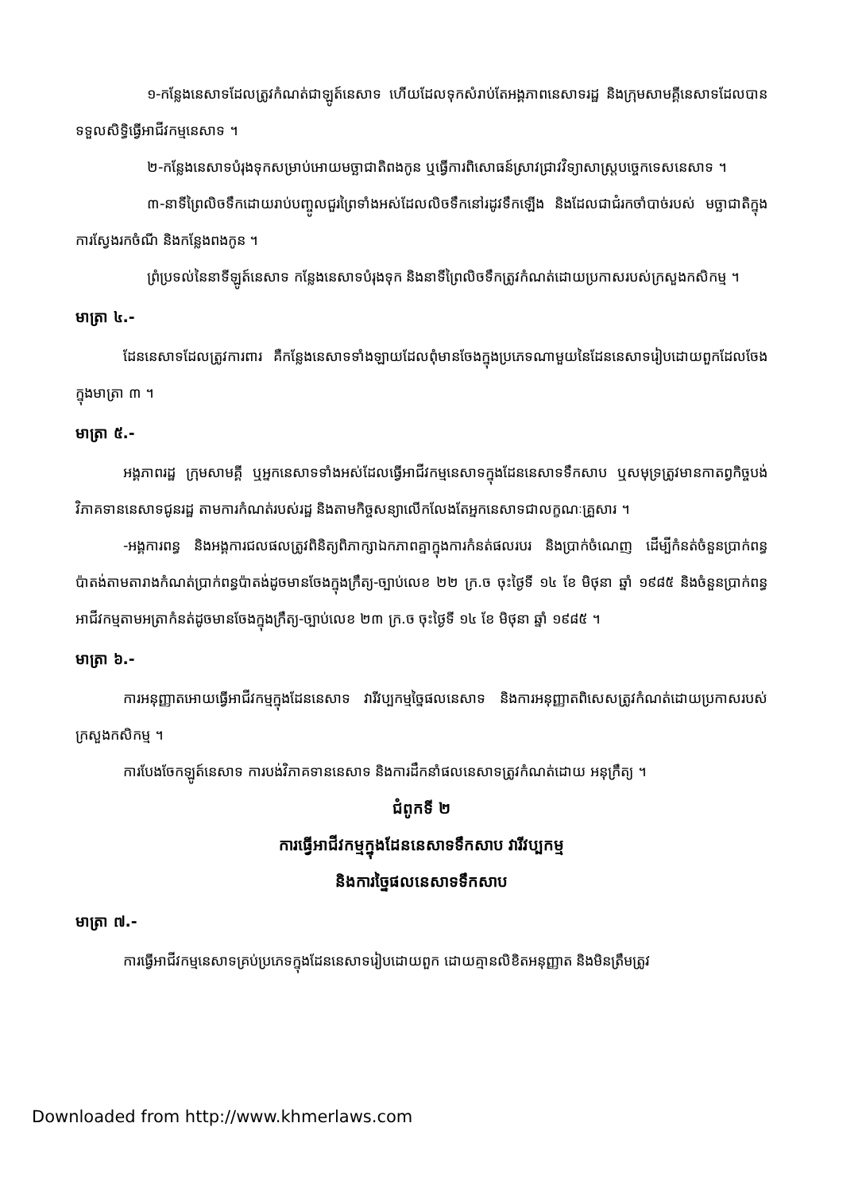១-កន្លែងនេសាទដែលត្រូវកំណត់ជាឡូត៍នេសាទ ហើយដែលទុកសំរាប់តែអង្គភាពនេសាទរដ្ឋ និងក្រុមសាមគ្គីនេសាទដែលបានទទួលសិទ្ធិធ្វើអាជីវកម្មនេសាទ ។
២-កន្លែងនេសាទបំរុងទុកសម្រាប់អោយមច្ឆាជាតិពងកូន ឬធ្វើការពិសោធន៍ស្រាវជ្រាវវិទ្យាសាស្ត្របច្ចេកទេសនេសាទ ។
៣-នាទីព្រៃលិចទឹកដោយរាប់បញ្ចូលជួរព្រៃទាំងអស់ដែលលិចទឹកនៅរដូវទឹកឡើង និងដែលជាជំរកចាំបាច់របស់ មច្ឆាជាតិក្នុងការស្វែងរកចំណី និងកន្លែងពងកូន ។
ព្រំប្រទល់នៃនាទីឡូត៍នេសាទ កន្លែងនេសាទបំរុងទុក និងនាទីព្រៃលិចទឹកត្រូវកំណត់ដោយប្រកាសរបស់ក្រសួងកសិកម្ម ។
មាត្រា ៤.-
ដែននេសាទដែលត្រូវការពារ គឺកន្លែងនេសាទទាំងឡាយដែលពុំមានចែងក្នុងប្រភេទណាមួយនៃដែននេសាទរៀបដោយពួកដែលចែងក្នុងមាត្រា ៣ ។
មាត្រា ៥.-
អង្គភាពរដ្ឋ ក្រុមសាមគ្គី ឬអ្នកនេសាទទាំងអស់ដែលធ្វើអាជីវកម្មនេសាទក្នុងដែននេសាទទឹកសាប ឬសមុទ្រត្រូវមានកាតព្វកិច្ចបង់វិភាគទាននេសាទជូនរដ្ឋ តាមការកំណត់របស់រដ្ឋ និងតាមកិច្ចសន្យាលើកលែងតែអ្នកនេសាទជាលក្ខណៈគ្រួសារ ។
-អង្គការពន្ធ និងអង្គការជលផលត្រូវពិនិត្យពិភាក្សាឯកភាពគ្នាក្នុងការកំនត់ផលរបរ និងប្រាក់ចំណេញ ដើម្បីកំនត់ចំនួនប្រាក់ពន្ធប៉ាតង់តាមតារាងកំណត់ប្រាក់ពន្ធប៉ាតង់ដូចមានចែងក្នុងក្រឹត្យ-ច្បាប់លេខ ២២ ក្រ.ច ចុះថ្ងៃទី ១៤ ខែ មិថុនា ឆ្នាំ ១៩៨៥ និងចំនួនប្រាក់ពន្ធអាជីវកម្មតាមអត្រាកំនត់ដូចមានចែងក្នុងក្រឹត្យ-ច្បាប់លេខ ២៣ ក្រ.ច ចុះថ្ងៃទី ១៤ ខែ មិថុនា ឆ្នាំ ១៩៨៥ ។
មាត្រា ៦.-
ការអនុញ្ញាតអោយធ្វើអាជីវកម្មក្នុងដែននេសាទ វារីវប្បកម្មច្នៃផលនេសាទ និងការអនុញ្ញាតពិសេសត្រូវកំណត់ដោយប្រកាសរបស់ក្រសួងកសិកម្ម ។
ការបែងចែកឡូត៍នេសាទ ការបង់វិភាគទាននេសាទ និងការដឹកនាំផលនេសាទត្រូវកំណត់ដោយ អនុក្រឹត្យ ។
ជំពូកទី ២
ការធ្វើអាជីវកម្មក្នុងដែននេសាទទឹកសាប វារីវប្បកម្ម
និងការច្នៃផលនេសាទទឹកសាប
មាត្រា ៧.-
ការធ្វើអាជីវកម្មនេសាទគ្រប់ប្រភេទក្នុងដែននេសាទរៀបដោយពួក ដោយគ្មានលិខិតអនុញ្ញាត និងមិនត្រឹមត្រូវ
Downloaded from http://www.khmerlaws.com